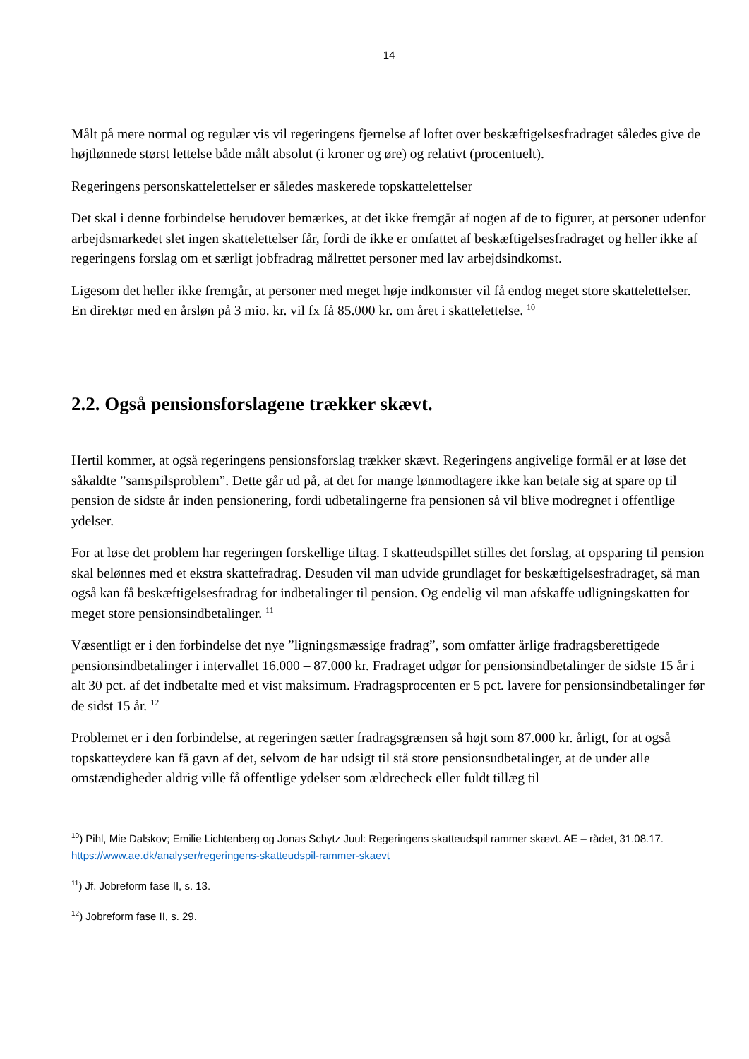14
Målt på mere normal og regulær vis vil regeringens fjernelse af loftet over beskæftigelsesfradraget således give de højtlønnede størst lettelse både målt absolut (i kroner og øre) og relativt (procentuelt).
Regeringens personskattelettelser er således maskerede topskattelettelser
Det skal i denne forbindelse herudover bemærkes, at det ikke fremgår af nogen af de to figurer, at personer udenfor arbejdsmarkedet slet ingen skattelettelser får, fordi de ikke er omfattet af beskæftigelsesfradraget og heller ikke af regeringens forslag om et særligt jobfradrag målrettet personer med lav arbejdsindkomst.
Ligesom det heller ikke fremgår, at personer med meget høje indkomster vil få endog meget store skattelettelser. En direktør med en årsløn på 3 mio. kr. vil fx få 85.000 kr. om året i skattelettelse. <sup>10</sup>
2.2. Også pensionsforslagene trækker skævt.
Hertil kommer, at også regeringens pensionsforslag trækker skævt. Regeringens angivelige formål er at løse det såkaldte ”samspilsproblem”. Dette går ud på, at det for mange lønmodtagere ikke kan betale sig at spare op til pension de sidste år inden pensionering, fordi udbetalingerne fra pensionen så vil blive modregnet i offentlige ydelser.
For at løse det problem har regeringen forskellige tiltag. I skatteudspillet stilles det forslag, at opsparing til pension skal belønnes med et ekstra skattefradrag. Desuden vil man udvide grundlaget for beskæftigelsesfradraget, så man også kan få beskæftigelsesfradrag for indbetalinger til pension. Og endelig vil man afskaffe udligningskatten for meget store pensionsindbetalinger. <sup>11</sup>
Væsentligt er i den forbindelse det nye ”ligningsmæssige fradrag”, som omfatter årlige fradragsberettigede pensionsindbetalinger i intervallet 16.000 – 87.000 kr. Fradraget udgør for pensionsindbetalinger de sidste 15 år i alt 30 pct. af det indbetalte med et vist maksimum. Fradragsprocenten er 5 pct. lavere for pensionsindbetalinger før de sidst 15 år. <sup>12</sup>
Problemet er i den forbindelse, at regeringen sætter fradragsgrænsen så højt som 87.000 kr. årligt, for at også topskatteydere kan få gavn af det, selvom de har udsigt til stå store pensionsudbetalinger, at de under alle omstændigheder aldrig ville få offentlige ydelser som ældrecheck eller fuldt tillæg til
<sup>10</sup>) Pihl, Mie Dalskov; Emilie Lichtenberg og Jonas Schytz Juul: Regeringens skatteudspil rammer skævt. AE – rådet, 31.08.17. https://www.ae.dk/analyser/regeringens-skatteudspil-rammer-skaevt
<sup>11</sup>) Jf. Jobreform fase II, s. 13.
<sup>12</sup>) Jobreform fase II, s. 29.